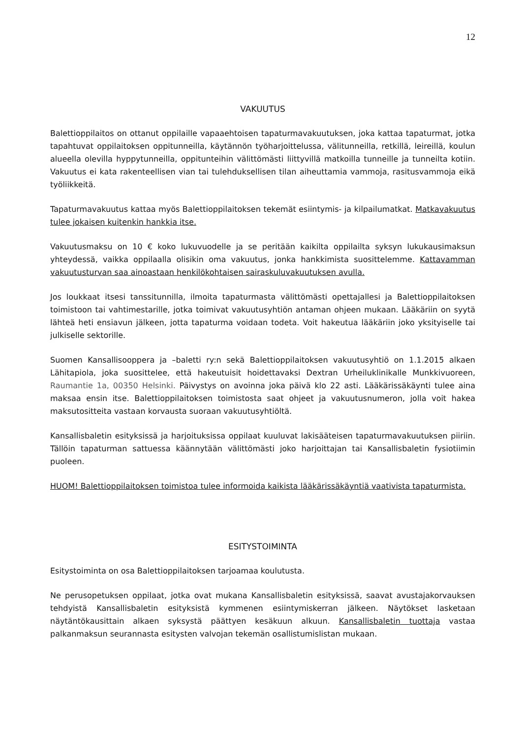12
VAKUUTUS
Balettioppilaitos on ottanut oppilaille vapaaehtoisen tapaturmavakuutuksen, joka kattaa tapaturmat, jotka tapahtuvat oppilaitoksen oppitunneilla, käytännön työharjoittelussa, välitunneilla, retkillä, leireillä, koulun alueella olevilla hyppytunneilla, oppitunteihin välittömästi liittyvillä matkoilla tunneille ja tunneilta kotiin. Vakuutus ei kata rakenteellisen vian tai tulehduksellisen tilan aiheuttamia vammoja, rasitusvammoja eikä työliikkeitä.
Tapaturmavakuutus kattaa myös Balettioppilaitoksen tekemät esiintymis- ja kilpailumatkat. Matkavakuutus tulee jokaisen kuitenkin hankkia itse.
Vakuutusmaksu on 10 € koko lukuvuodelle ja se peritään kaikilta oppilailta syksyn lukukausimaksun yhteydessä, vaikka oppilaalla olisikin oma vakuutus, jonka hankkimista suosittelemme. Kattavamman vakuutusturvan saa ainoastaan henkilökohtaisen sairaskuluvakuutuksen avulla.
Jos loukkaat itsesi tanssitunnilla, ilmoita tapaturmasta välittömästi opettajallesi ja Balettioppilaitoksen toimistoon tai vahtimestarille, jotka toimivat vakuutusyhtiön antaman ohjeen mukaan. Lääkäriin on syytä lähteä heti ensiavun jälkeen, jotta tapaturma voidaan todeta. Voit hakeutua lääkäriin joko yksityiselle tai julkiselle sektorille.
Suomen Kansallisooppera ja –baletti ry:n sekä Balettioppilaitoksen vakuutusyhtiö on 1.1.2015 alkaen Lähitapiola, joka suosittelee, että hakeutuisit hoidettavaksi Dextran Urheiluklinikalle Munkkivuoreen, Raumantie 1a, 00350 Helsinki. Päivystys on avoinna joka päivä klo 22 asti. Lääkärissäkäynti tulee aina maksaa ensin itse. Balettioppilaitoksen toimistosta saat ohjeet ja vakuutusnumeron, jolla voit hakea maksutositteita vastaan korvausta suoraan vakuutusyhtiöltä.
Kansallisbaletin esityksissä ja harjoituksissa oppilaat kuuluvat lakisääteisen tapaturmavakuutuksen piiriin. Tällöin tapaturman sattuessa käännytään välittömästi joko harjoittajan tai Kansallisbaletin fysiotiimin puoleen.
HUOM! Balettioppilaitoksen toimistoa tulee informoida kaikista lääkärissäkäyntiä vaativista tapaturmista.
ESITYSTOIMINTA
Esitystoiminta on osa Balettioppilaitoksen tarjoamaa koulutusta.
Ne perusopetuksen oppilaat, jotka ovat mukana Kansallisbaletin esityksissä, saavat avustajakorvauksen tehdyistä Kansallisbaletin esityksistä kymmenen esiintymiskerran jälkeen. Näytökset lasketaan näytäntökausittain alkaen syksystä päättyen kesäkuun alkuun. Kansallisbaletin tuottaja vastaa palkanmaksun seurannasta esitysten valvojan tekemän osallistumislistan mukaan.